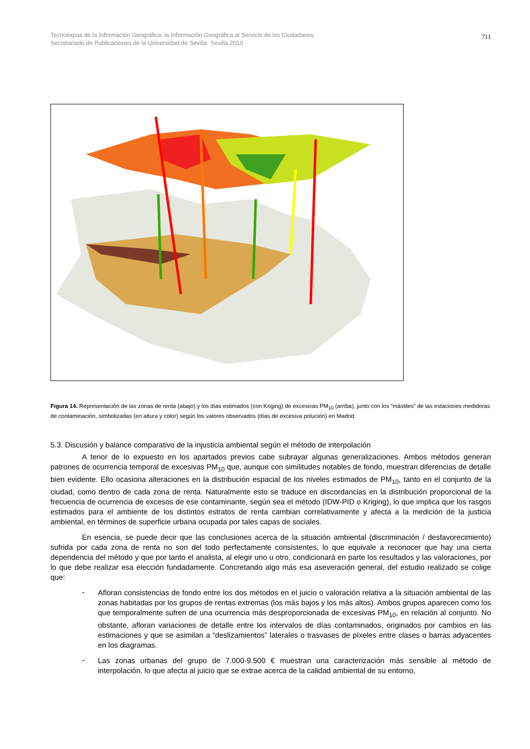Tecnologías de la Información Geográfica: la Información Geográfica al Servicio de los Ciudadanos.
Secretariado de Publicaciones de la Universidad de Sevilla. Sevilla 2010
711
Figura 14. Representación de las zonas de renta (abajo) y los días estimados (con Kriging) de excesivas PM<sub>10</sub> (arriba), junto con los “mástiles” de las estaciones medidoras de contaminación, simbolizadas (en altura y color) según los valores observados (días de excesiva polución) en Madrid.
5.3. Discusión y balance comparativo de la injusticia ambiental según el método de interpolación
A tenor de lo expuesto en los apartados previos cabe subrayar algunas generalizaciones. Ambos métodos generan patrones de ocurrencia temporal de excesivas PM<sub>10</sub> que, aunque con similitudes notables de fondo, muestran diferencias de detalle bien evidente. Ello ocasiona alteraciones en la distribución espacial de los niveles estimados de PM<sub>10</sub>, tanto en el conjunto de la ciudad, como dentro de cada zona de renta. Naturalmente esto se traduce en discordancias en la distribución proporcional de la frecuencia de ocurrencia de excesos de ese contaminante, según sea el método (IDW-PID o Kriging), lo que implica que los rasgos estimados para el ambiente de los distintos estratos de renta cambian correlativamente y afecta a la medición de la justicia ambiental, en términos de superficie urbana ocupada por tales capas de sociales.
En esencia, se puede decir que las conclusiones acerca de la situación ambiental (discriminación / desfavorecimiento) sufrida por cada zona de renta no son del todo perfectamente consistentes, lo que equivale a reconocer que hay una cierta dependencia del método y que por tanto el analista, al elegir uno u otro, condicionará en parte los resultados y las valoraciones, por lo que debe realizar esa elección fundadamente. Concretando algo más esa aseveración general, del estudio realizado se colige que:
-
Afloran consistencias de fondo entre los dos métodos en el juicio o valoración relativa a la situación ambiental de las zonas habitadas por los grupos de rentas extremas (los más bajos y los más altos). Ambos grupos aparecen como los que temporalmente sufren de una ocurrencia más desproporcionada de excesivas PM<sub>10</sub>, en relación al conjunto. No obstante, afloran variaciones de detalle entre los intervalos de días contaminados, originados por cambios en las estimaciones y que se asimilan a “deslizamientos” laterales o trasvases de píxeles entre clases o barras adyacentes en los diagramas.
-
Las zonas urbanas del grupo de 7.000-9.500 € muestran una caracterización más sensible al método de interpolación, lo que afecta al juicio que se extrae acerca de la calidad ambiental de su entorno,